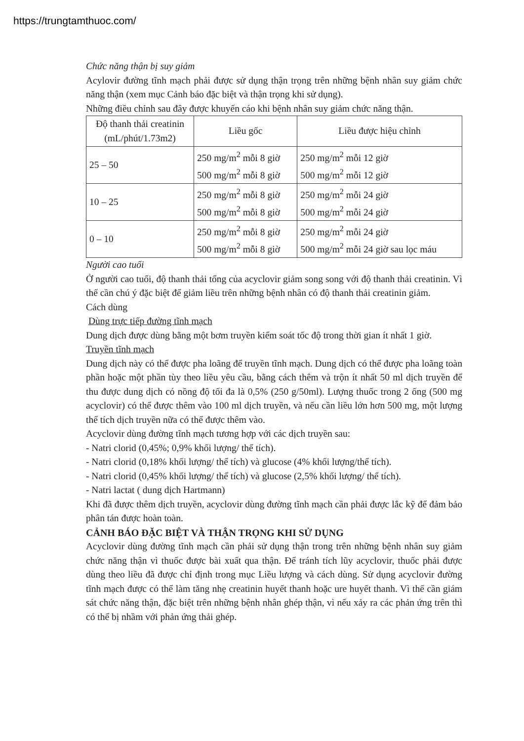https://trungtamthuoc.com/
Chức năng thận bị suy giảm
Acylovir đường tĩnh mạch phải được sử dụng thận trọng trên những bệnh nhân suy giảm chức năng thận (xem mục Cảnh báo đặc biệt và thận trọng khi sử dụng).
Những điều chỉnh sau đây được khuyến cáo khi bệnh nhân suy giảm chức năng thận.
| Độ thanh thải creatinin (mL/phút/1.73m2) | Liều gốc | Liều được hiệu chỉnh |
| 25 – 50 | 250 mg/m<sup>2</sup> mỗi 8 giờ 500 mg/m<sup>2</sup> mỗi 8 giờ | 250 mg/m<sup>2</sup> mỗi 12 giờ 500 mg/m<sup>2</sup> mỗi 12 giờ |
| 10 – 25 | 250 mg/m<sup>2</sup> mỗi 8 giờ 500 mg/m<sup>2</sup> mỗi 8 giờ | 250 mg/m<sup>2</sup> mỗi 24 giờ 500 mg/m<sup>2</sup> mỗi 24 giờ |
| 0 – 10 | 250 mg/m<sup>2</sup> mỗi 8 giờ 500 mg/m<sup>2</sup> mỗi 8 giờ | 250 mg/m<sup>2</sup> mỗi 24 giờ 500 mg/m<sup>2</sup> mỗi 24 giờ sau lọc máu |
Người cao tuổi
Ở người cao tuổi, độ thanh thải tổng của acyclovir giảm song song với độ thanh thải creatinin. Vì thế cần chú ý đặc biệt để giảm liều trên những bệnh nhân có độ thanh thải creatinin giảm.
Cách dùng
Dùng trực tiếp đường tĩnh mạch
Dung dịch được dùng bằng một bơm truyền kiểm soát tốc độ trong thời gian ít nhất 1 giờ.
Truyền tĩnh mạch
Dung dịch này có thể được pha loãng để truyền tĩnh mạch. Dung dịch có thể được pha loãng toàn phần hoặc một phần tùy theo liều yêu cầu, bằng cách thêm và trộn ít nhất 50 ml dịch truyền để thu được dung dịch có nồng độ tối đa là 0,5% (250 g/50ml). Lượng thuốc trong 2 ống (500 mg acyclovir) có thể được thêm vào 100 ml dịch truyền, và nếu cần liều lớn hơn 500 mg, một lượng thể tích dịch truyền nữa có thể được thêm vào.
Acyclovir dùng đường tĩnh mạch tương hợp với các dịch truyền sau:
- Natri clorid (0,45%; 0,9% khối lượng/ thể tích).
- Natri clorid (0,18% khối lượng/ thể tích) và glucose (4% khối lượng/thể tích).
- Natri clorid (0,45% khối lượng/ thể tích) và glucose (2,5% khối lượng/ thể tích).
- Natri lactat ( dung dịch Hartmann)
Khi đã được thêm dịch truyền, acyclovir dùng đường tĩnh mạch cần phải được lắc kỹ để đảm bảo phân tán được hoàn toàn.
CẢNH BÁO ĐẶC BIỆT VÀ THẬN TRỌNG KHI SỬ DỤNG
Acyclovir dùng đường tĩnh mạch cần phải sử dụng thận trong trên những bệnh nhân suy giảm chức năng thận vì thuốc được bài xuất qua thận. Để tránh tích lũy acyclovir, thuốc phải được dùng theo liều đã được chỉ định trong mục Liều lượng và cách dùng. Sử dụng acyclovir đường tĩnh mạch được có thể làm tăng nhẹ creatinin huyết thanh hoặc ure huyết thanh. Vì thế cần giám sát chức năng thận, đặc biệt trên những bệnh nhân ghép thận, vì nếu xảy ra các phản ứng trên thì có thể bị nhầm với phản ứng thải ghép.